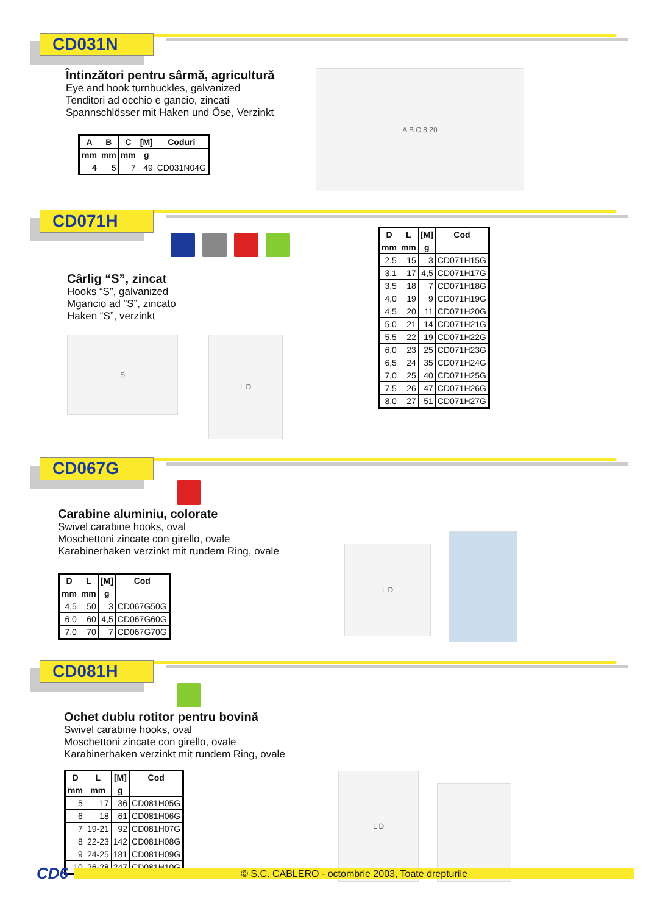CD031N
Întinzători pentru sârmă, agricultură
Eye and hook turnbuckles, galvanized
Tenditori ad occhio e gancio, zincati
Spannschlösser mit Haken und Öse, Verzinkt
| A | B | C | [M] | Coduri |
| --- | --- | --- | --- | --- |
| mm | mm | mm | g | |
| 4 | 5 | 7 | 49 | CD031N04G |
A B C 8 20
CD071H
Cârlig “S”, zincat
Hooks “S”, galvanized
Mgancio ad ”S”, zincato
Haken “S”, verzinkt
S
L D
| D | L | [M] | Cod |
| --- | --- | --- | --- |
| mm | mm | g | |
| 2,5 | 15 | 3 | CD071H15G |
| 3,1 | 17 | 4,5 | CD071H17G |
| 3,5 | 18 | 7 | CD071H18G |
| 4,0 | 19 | 9 | CD071H19G |
| 4,5 | 20 | 11 | CD071H20G |
| 5,0 | 21 | 14 | CD071H21G |
| 5,5 | 22 | 19 | CD071H22G |
| 6,0 | 23 | 25 | CD071H23G |
| 6,5 | 24 | 35 | CD071H24G |
| 7,0 | 25 | 40 | CD071H25G |
| 7,5 | 26 | 47 | CD071H26G |
| 8,0 | 27 | 51 | CD071H27G |
CD067G
Carabine aluminiu, colorate
Swivel carabine hooks, oval
Moschettoni zincate con girello, ovale
Karabinerhaken verzinkt mit rundem Ring, ovale
| D | L | [M] | Cod |
| --- | --- | --- | --- |
| mm | mm | g | |
| 4,5 | 50 | 3 | CD067G50G |
| 6,0 | 60 | 4,5 | CD067G60G |
| 7,0 | 70 | 7 | CD067G70G |
L D
CD081H
Ochet dublu rotitor pentru bovină
Swivel carabine hooks, oval
Moschettoni zincate con girello, ovale
Karabinerhaken verzinkt mit rundem Ring, ovale
| D | L | [M] | Cod |
| --- | --- | --- | --- |
| mm | mm | g | |
| 5 | 17 | 36 | CD081H05G |
| 6 | 18 | 61 | CD081H06G |
| 7 | 19-21 | 92 | CD081H07G |
| 8 | 22-23 | 142 | CD081H08G |
| 9 | 24-25 | 181 | CD081H09G |
| 10 | 26-28 | 247 | CD081H10G |
L D
CD6
© S.C. CABLERO - octombrie 2003, Toate drepturile